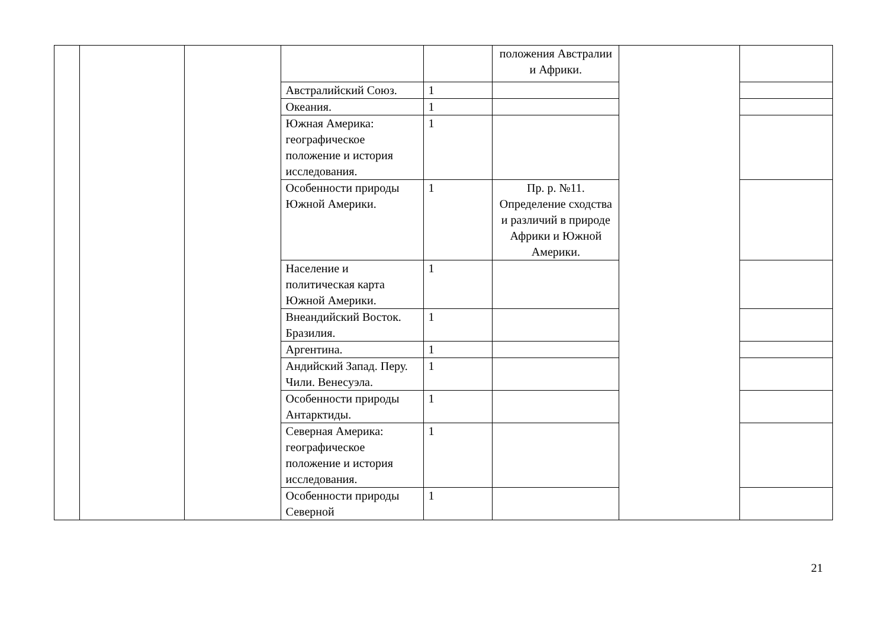| | | | | | положения Австралии и Африки. | | |
| | | | Австралийский Союз. | 1 | | | |
| | | | Океания. | 1 | | | |
| | | | Южная Америка: географическое положение и история исследования. | 1 | | | |
| | | | Особенности природы Южной Америки. | 1 | Пр. р. №11. Определение сходства и различий в природе Африки и Южной Америки. | | |
| | | | Население и политическая карта Южной Америки. | 1 | | | |
| | | | Внеандийский Восток. Бразилия. | 1 | | | |
| | | | Аргентина. | 1 | | | |
| | | | Андийский Запад. Перу. Чили. Венесуэла. | 1 | | | |
| | | | Особенности природы Антарктиды. | 1 | | | |
| | | | Северная Америка: географическое положение и история исследования. | 1 | | | |
| | | | Особенности природы Северной | 1 | | | |
21